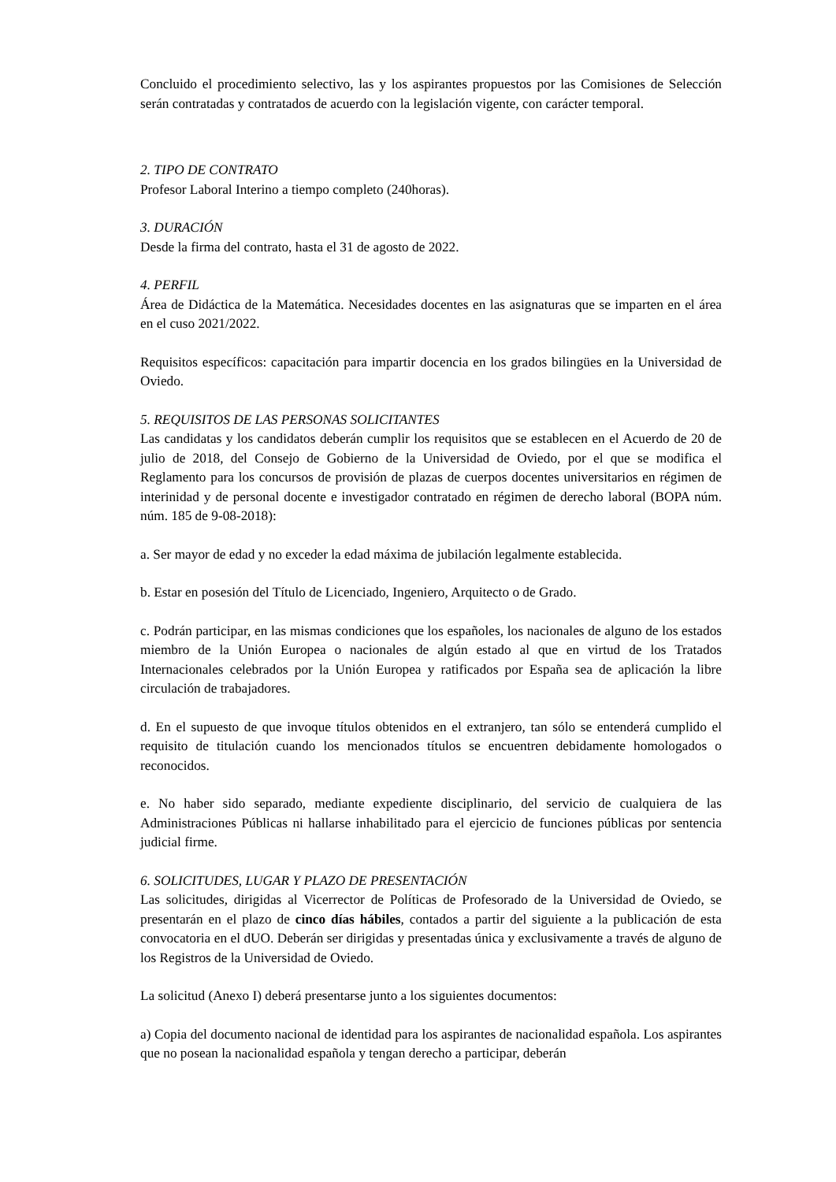Concluido el procedimiento selectivo, las y los aspirantes propuestos por las Comisiones de Selección serán contratadas y contratados de acuerdo con la legislación vigente, con carácter temporal.
2. TIPO DE CONTRATO
Profesor Laboral Interino a tiempo completo (240horas).
3. DURACIÓN
Desde la firma del contrato, hasta el 31 de agosto de 2022.
4. PERFIL
Área de Didáctica de la Matemática. Necesidades docentes en las asignaturas que se imparten en el área en el cuso 2021/2022.
Requisitos específicos: capacitación para impartir docencia en los grados bilingües en la Universidad de Oviedo.
5. REQUISITOS DE LAS PERSONAS SOLICITANTES
Las candidatas y los candidatos deberán cumplir los requisitos que se establecen en el Acuerdo de 20 de julio de 2018, del Consejo de Gobierno de la Universidad de Oviedo, por el que se modifica el Reglamento para los concursos de provisión de plazas de cuerpos docentes universitarios en régimen de interinidad y de personal docente e investigador contratado en régimen de derecho laboral (BOPA núm. núm. 185 de 9-08-2018):
a. Ser mayor de edad y no exceder la edad máxima de jubilación legalmente establecida.
b. Estar en posesión del Título de Licenciado, Ingeniero, Arquitecto o de Grado.
c. Podrán participar, en las mismas condiciones que los españoles, los nacionales de alguno de los estados miembro de la Unión Europea o nacionales de algún estado al que en virtud de los Tratados Internacionales celebrados por la Unión Europea y ratificados por España sea de aplicación la libre circulación de trabajadores.
d. En el supuesto de que invoque títulos obtenidos en el extranjero, tan sólo se entenderá cumplido el requisito de titulación cuando los mencionados títulos se encuentren debidamente homologados o reconocidos.
e. No haber sido separado, mediante expediente disciplinario, del servicio de cualquiera de las Administraciones Públicas ni hallarse inhabilitado para el ejercicio de funciones públicas por sentencia judicial firme.
6. SOLICITUDES, LUGAR Y PLAZO DE PRESENTACIÓN
Las solicitudes, dirigidas al Vicerrector de Políticas de Profesorado de la Universidad de Oviedo, se presentarán en el plazo de cinco días hábiles, contados a partir del siguiente a la publicación de esta convocatoria en el dUO. Deberán ser dirigidas y presentadas única y exclusivamente a través de alguno de los Registros de la Universidad de Oviedo.
La solicitud (Anexo I) deberá presentarse junto a los siguientes documentos:
a) Copia del documento nacional de identidad para los aspirantes de nacionalidad española. Los aspirantes que no posean la nacionalidad española y tengan derecho a participar, deberán